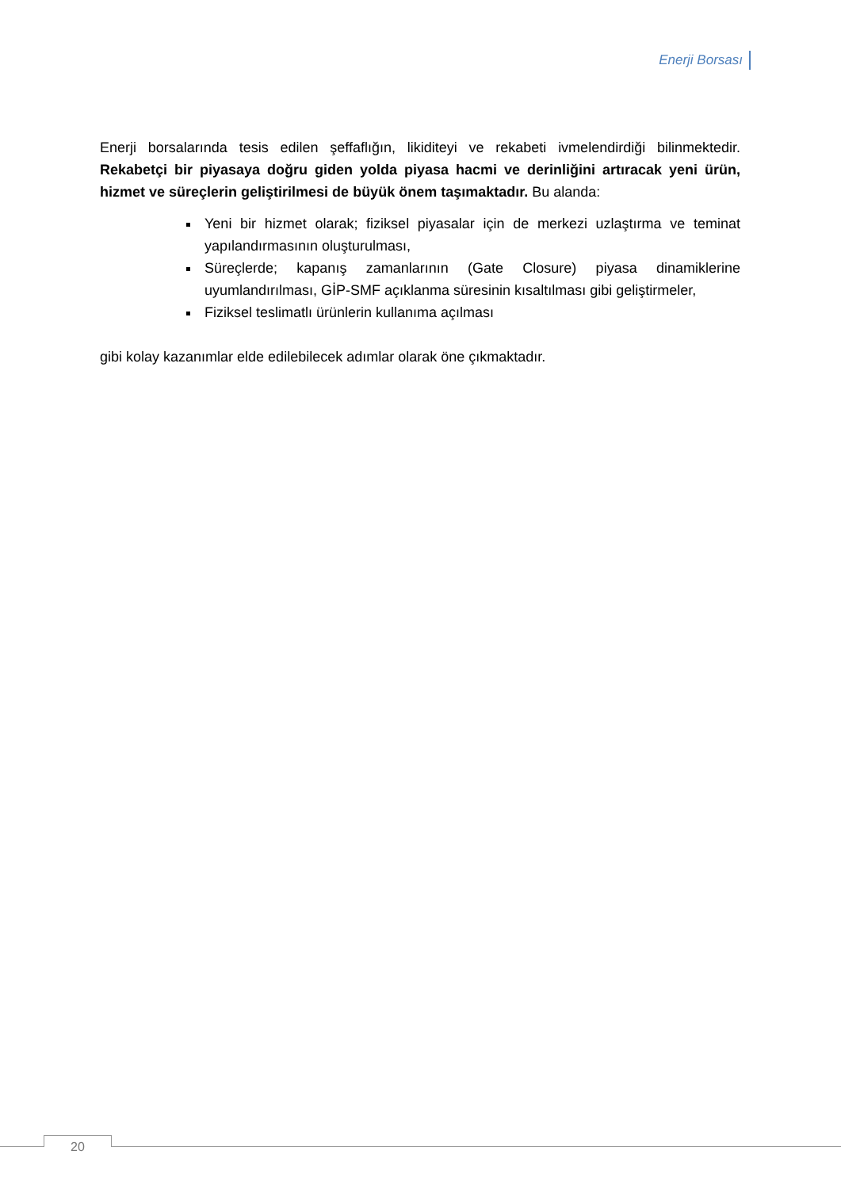Enerji Borsası
Enerji borsalarında tesis edilen şeffaflığın, likiditeyi ve rekabeti ivmelendirdiği bilinmektedir. Rekabetçi bir piyasaya doğru giden yolda piyasa hacmi ve derinliğini artıracak yeni ürün, hizmet ve süreçlerin geliştirilmesi de büyük önem taşımaktadır. Bu alanda:
Yeni bir hizmet olarak; fiziksel piyasalar için de merkezi uzlaştırma ve teminat yapılandırmasının oluşturulması,
Süreçlerde; kapanış zamanlarının (Gate Closure) piyasa dinamiklerine uyumlandırılması, GİP-SMF açıklanma süresinin kısaltılması gibi geliştirmeler,
Fiziksel teslimatlı ürünlerin kullanıma açılması
gibi kolay kazanımlar elde edilebilecek adımlar olarak öne çıkmaktadır.
20